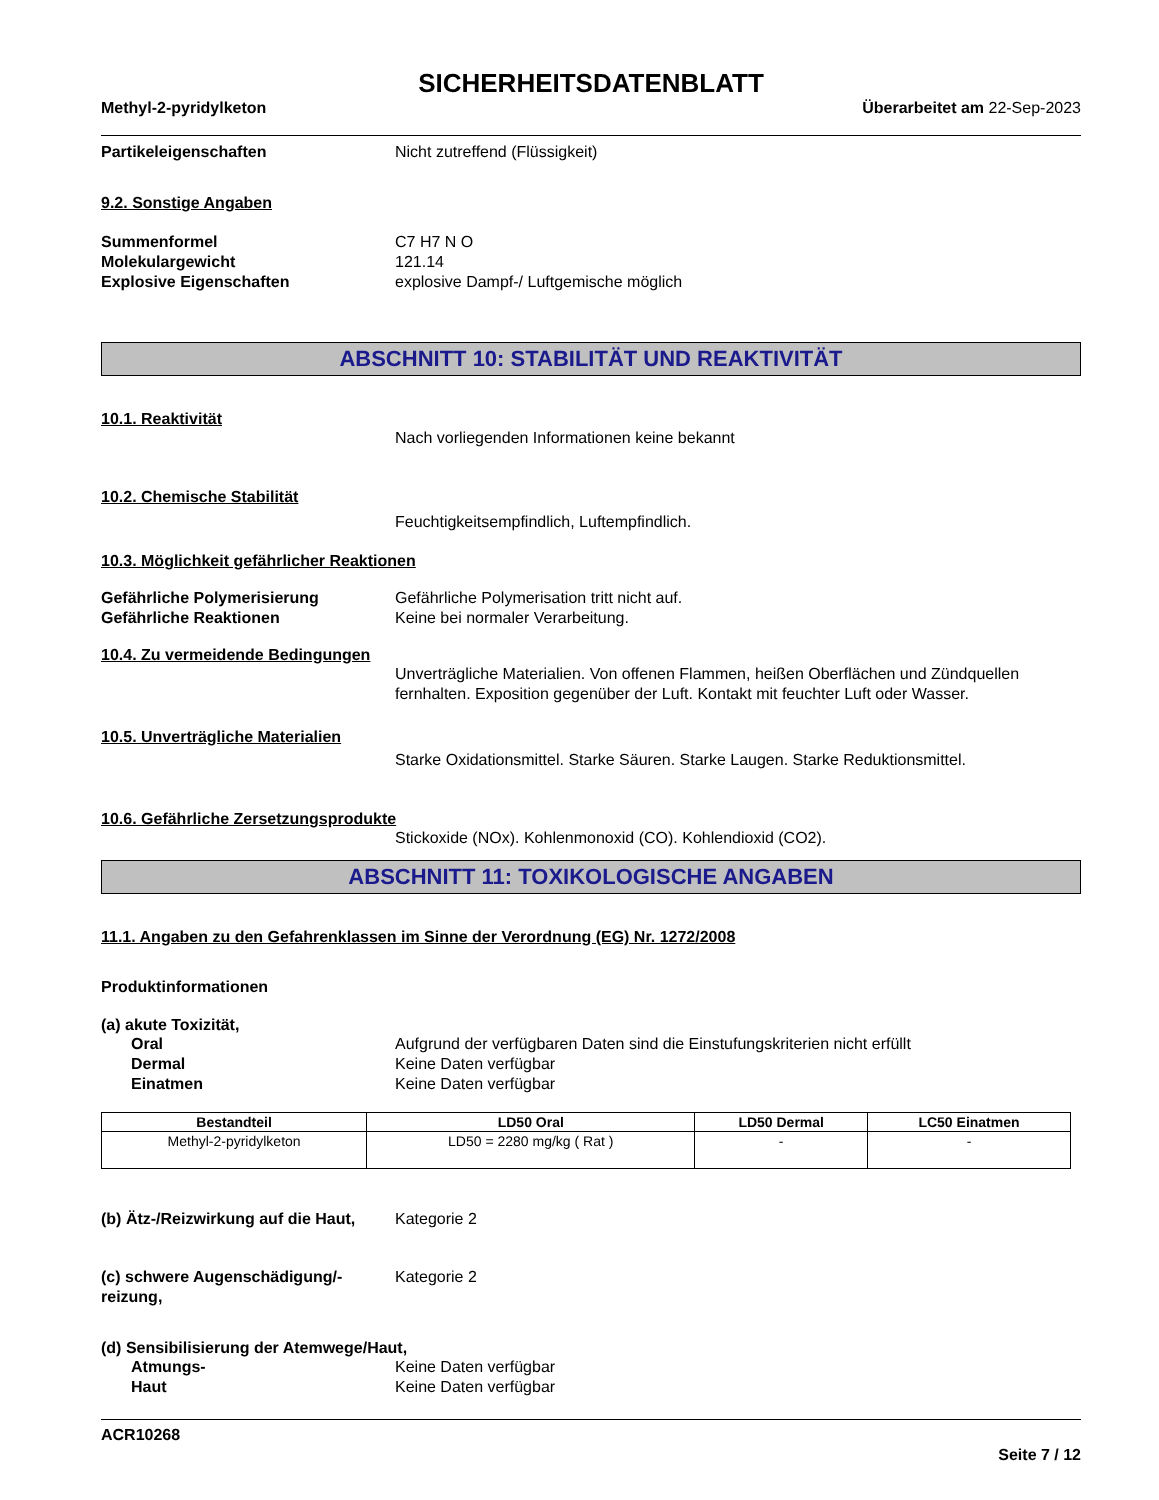SICHERHEITSDATENBLATT
Methyl-2-pyridylketon Überarbeitet am 22-Sep-2023
Partikeleigenschaften Nicht zutreffend (Flüssigkeit)
9.2. Sonstige Angaben
Summenformel C7 H7 N O
Molekulargewicht 121.14
Explosive Eigenschaften explosive Dampf-/ Luftgemische möglich
ABSCHNITT 10: STABILITÄT UND REAKTIVITÄT
10.1. Reaktivität
Nach vorliegenden Informationen keine bekannt
10.2. Chemische Stabilität
Feuchtigkeitsempfindlich, Luftempfindlich.
10.3. Möglichkeit gefährlicher Reaktionen
Gefährliche Polymerisierung Gefährliche Polymerisation tritt nicht auf.
Gefährliche Reaktionen Keine bei normaler Verarbeitung.
10.4. Zu vermeidende Bedingungen
Unverträgliche Materialien. Von offenen Flammen, heißen Oberflächen und Zündquellen fernhalten. Exposition gegenüber der Luft. Kontakt mit feuchter Luft oder Wasser.
10.5. Unverträgliche Materialien
Starke Oxidationsmittel. Starke Säuren. Starke Laugen. Starke Reduktionsmittel.
10.6. Gefährliche Zersetzungsprodukte
Stickoxide (NOx). Kohlenmonoxid (CO). Kohlendioxid (CO2).
ABSCHNITT 11: TOXIKOLOGISCHE ANGABEN
11.1. Angaben zu den Gefahrenklassen im Sinne der Verordnung (EG) Nr. 1272/2008
Produktinformationen
(a) akute Toxizität,
Oral Aufgrund der verfügbaren Daten sind die Einstufungskriterien nicht erfüllt
Dermal Keine Daten verfügbar
Einatmen Keine Daten verfügbar
| Bestandteil | LD50 Oral | LD50 Dermal | LC50 Einatmen |
| --- | --- | --- | --- |
| Methyl-2-pyridylketon | LD50 = 2280 mg/kg ( Rat ) | - | - |
(b) Ätz-/Reizwirkung auf die Haut,
Kategorie 2
(c) schwere Augenschädigung/-reizung,
Kategorie 2
(d) Sensibilisierung der Atemwege/Haut,
Atmungs- Keine Daten verfügbar
Haut Keine Daten verfügbar
ACR10268
Seite 7 / 12